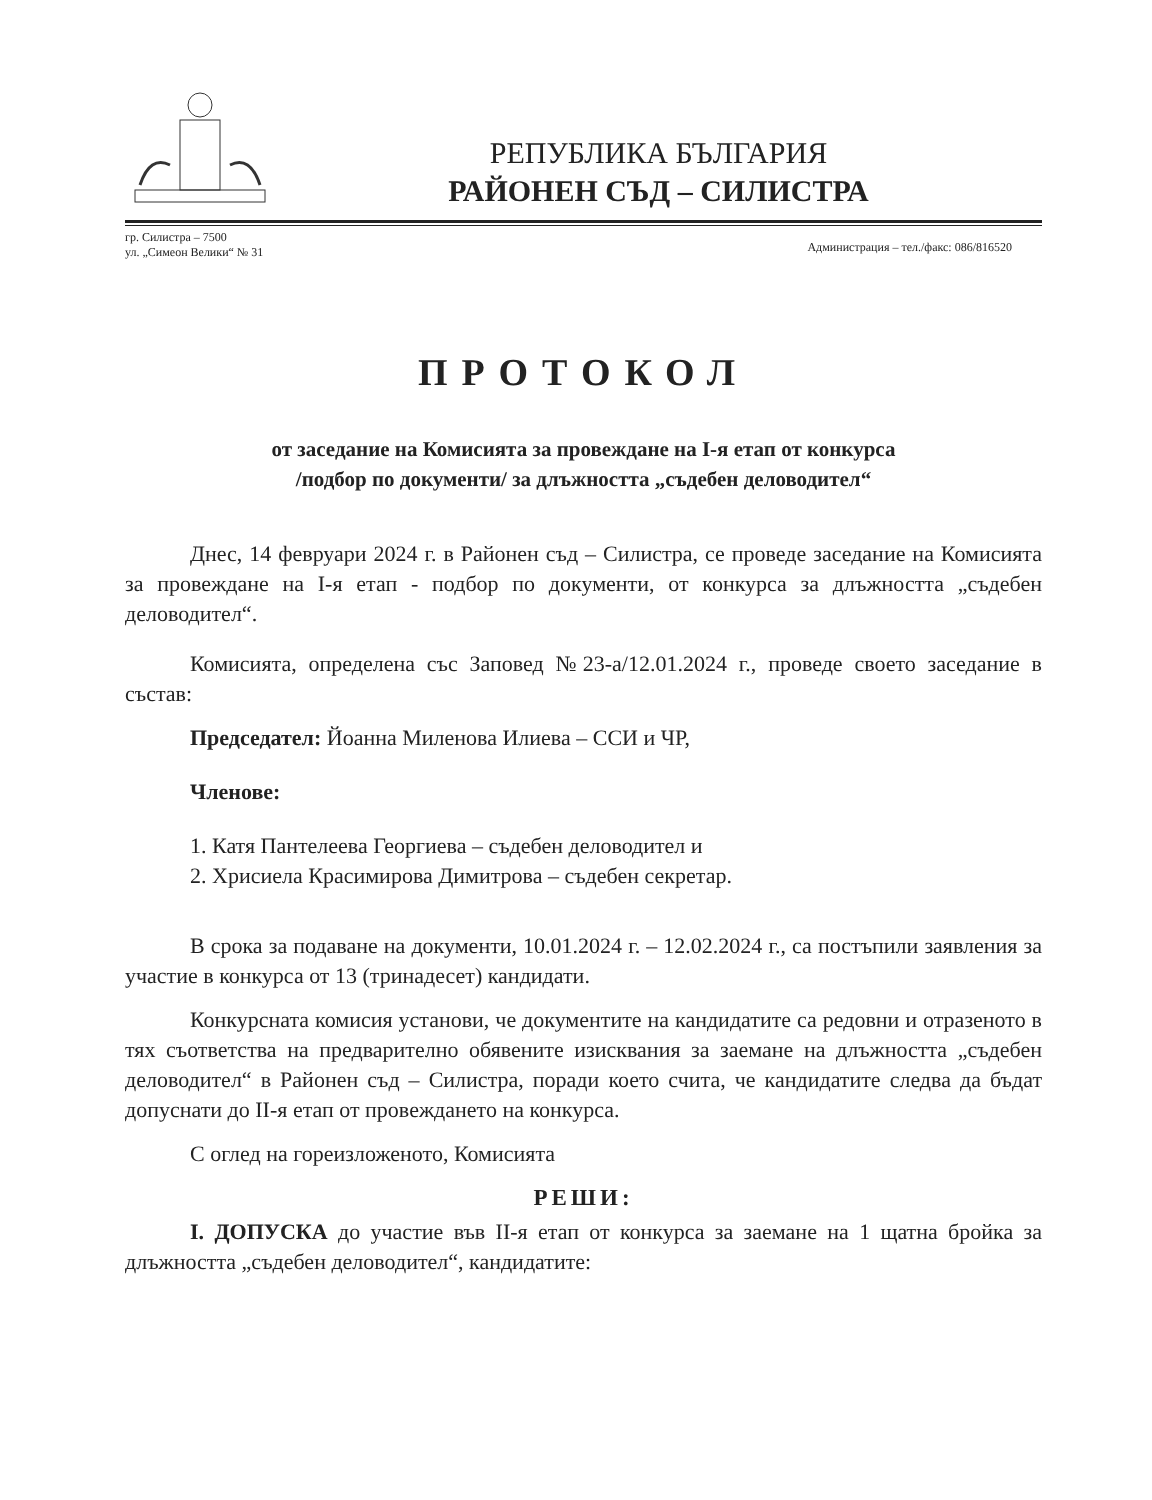РЕПУБЛИКА БЪЛГАРИЯ
РАЙОНЕН СЪД – СИЛИСТРА
гр. Силистра – 7500
ул. „Симеон Велики“ № 31
Администрация – тел./факс: 086/816520
ПРОТОКОЛ
от заседание на Комисията за провеждане на І-я етап от конкурса
/подбор по документи/ за длъжността „съдебен деловодител“
Днес, 14 февруари 2024 г. в Районен съд – Силистра, се проведе заседание на Комисията за провеждане на І-я етап - подбор по документи, от конкурса за длъжността „съдебен деловодител“.
Комисията, определена със Заповед №23-а/12.01.2024 г., проведе своето заседание в състав:
Председател: Йоанна Миленова Илиева – ССИ и ЧР,
Членове:
1. Катя Пантелеева Георгиева – съдебен деловодител и
2. Хрисиела Красимирова Димитрова – съдебен секретар.
В срока за подаване на документи, 10.01.2024 г. – 12.02.2024 г., са постъпили заявления за участие в конкурса от 13 (тринадесет) кандидати.
Конкурсната комисия установи, че документите на кандидатите са редовни и отразеното в тях съответства на предварително обявените изисквания за заемане на длъжността „съдебен деловодител“ в Районен съд – Силистра, поради което счита, че кандидатите следва да бъдат допуснати до ІІ-я етап от провеждането на конкурса.
С оглед на гореизложеното, Комисията
РЕШИ:
І. ДОПУСКА до участие във ІІ-я етап от конкурса за заемане на 1 щатна бройка за длъжността „съдебен деловодител“, кандидатите: